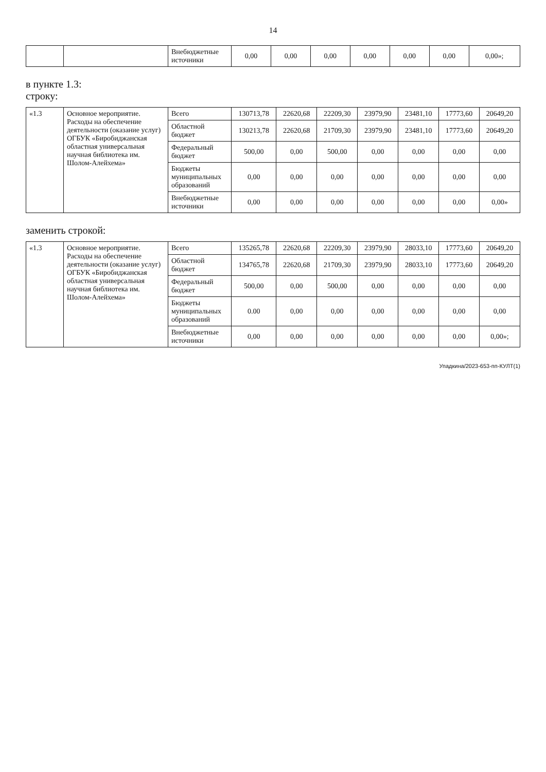14
| | | Внебюджетные источники | 0,00 | 0,00 | 0,00 | 0,00 | 0,00 | 0,00 | 0,00»; |
в пункте 1.3:
строку:
| «1.3 | Основное мероприятие. Расходы на обеспечение деятельности (оказание услуг) ОГБУК «Биробиджанская областная универсальная научная библиотека им. Шолом-Алейхема» | Всего | 130713,78 | 22620,68 | 22209,30 | 23979,90 | 23481,10 | 17773,60 | 20649,20 |
| | | Областной бюджет | 130213,78 | 22620,68 | 21709,30 | 23979,90 | 23481,10 | 17773,60 | 20649,20 |
| | | Федеральный бюджет | 500,00 | 0,00 | 500,00 | 0,00 | 0,00 | 0,00 | 0,00 |
| | | Бюджеты муниципальных образований | 0,00 | 0,00 | 0,00 | 0,00 | 0,00 | 0,00 | 0,00 |
| | | Внебюджетные источники | 0,00 | 0,00 | 0,00 | 0,00 | 0,00 | 0,00 | 0,00» |
заменить строкой:
| «1.3 | Основное мероприятие. Расходы на обеспечение деятельности (оказание услуг) ОГБУК «Биробиджанская областная универсальная научная библиотека им. Шолом-Алейхема» | Всего | 135265,78 | 22620,68 | 22209,30 | 23979,90 | 28033,10 | 17773,60 | 20649,20 |
| | | Областной бюджет | 134765,78 | 22620,68 | 21709,30 | 23979,90 | 28033,10 | 17773,60 | 20649,20 |
| | | Федеральный бюджет | 500,00 | 0,00 | 500,00 | 0,00 | 0,00 | 0,00 | 0,00 |
| | | Бюджеты муниципальных образований | 0.00 | 0,00 | 0,00 | 0,00 | 0,00 | 0,00 | 0,00 |
| | | Внебюджетные источники | 0,00 | 0,00 | 0,00 | 0,00 | 0,00 | 0,00 | 0,00»; |
Упадкина/2023-653-пп-КУЛТ(1)